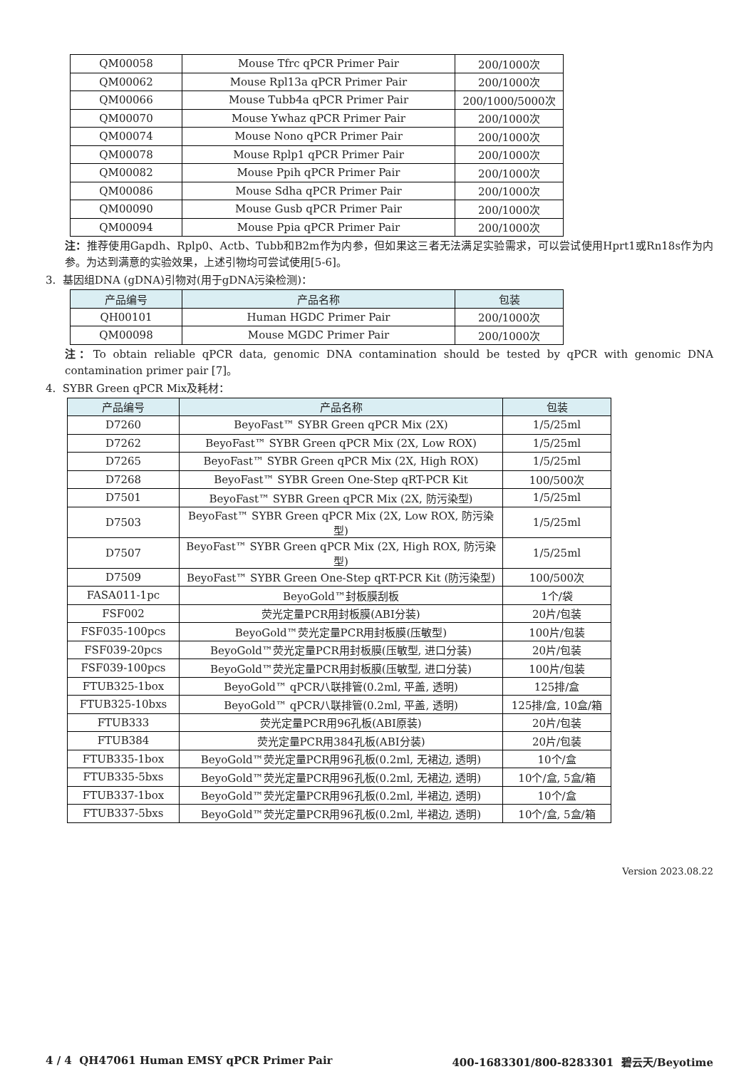| QM00058 | Mouse Tfrc qPCR Primer Pair | 200/1000次 |
| QM00062 | Mouse Rpl13a qPCR Primer Pair | 200/1000次 |
| QM00066 | Mouse Tubb4a qPCR Primer Pair | 200/1000/5000次 |
| QM00070 | Mouse Ywhaz qPCR Primer Pair | 200/1000次 |
| QM00074 | Mouse Nono qPCR Primer Pair | 200/1000次 |
| QM00078 | Mouse Rplp1 qPCR Primer Pair | 200/1000次 |
| QM00082 | Mouse Ppih qPCR Primer Pair | 200/1000次 |
| QM00086 | Mouse Sdha qPCR Primer Pair | 200/1000次 |
| QM00090 | Mouse Gusb qPCR Primer Pair | 200/1000次 |
| QM00094 | Mouse Ppia qPCR Primer Pair | 200/1000次 |
注：推荐使用Gapdh、Rplp0、Actb、Tubb和B2m作为内参，但如果这三者无法满足实验需求，可以尝试使用Hprt1或Rn18s作为内参。为达到满意的实验效果，上述引物均可尝试使用[5-6]。
3. 基因组DNA (gDNA)引物对(用于gDNA污染检测)：
| 产品编号 | 产品名称 | 包装 |
| --- | --- | --- |
| QH00101 | Human HGDC Primer Pair | 200/1000次 |
| QM00098 | Mouse MGDC Primer Pair | 200/1000次 |
注：To obtain reliable qPCR data, genomic DNA contamination should be tested by qPCR with genomic DNA contamination primer pair [7]。
4. SYBR Green qPCR Mix及耗材：
| 产品编号 | 产品名称 | 包装 |
| --- | --- | --- |
| D7260 | BeyoFast™ SYBR Green qPCR Mix (2X) | 1/5/25ml |
| D7262 | BeyoFast™ SYBR Green qPCR Mix (2X, Low ROX) | 1/5/25ml |
| D7265 | BeyoFast™ SYBR Green qPCR Mix (2X, High ROX) | 1/5/25ml |
| D7268 | BeyoFast™ SYBR Green One-Step qRT-PCR Kit | 100/500次 |
| D7501 | BeyoFast™ SYBR Green qPCR Mix (2X, 防污染型) | 1/5/25ml |
| D7503 | BeyoFast™ SYBR Green qPCR Mix (2X, Low ROX, 防污染型) | 1/5/25ml |
| D7507 | BeyoFast™ SYBR Green qPCR Mix (2X, High ROX, 防污染型) | 1/5/25ml |
| D7509 | BeyoFast™ SYBR Green One-Step qRT-PCR Kit (防污染型) | 100/500次 |
| FASA011-1pc | BeyoGold™封板膜刮板 | 1个/袋 |
| FSF002 | 荧光定量PCR用封板膜(ABI分装) | 20片/包装 |
| FSF035-100pcs | BeyoGold™荧光定量PCR用封板膜(压敏型) | 100片/包装 |
| FSF039-20pcs | BeyoGold™荧光定量PCR用封板膜(压敏型, 进口分装) | 20片/包装 |
| FSF039-100pcs | BeyoGold™荧光定量PCR用封板膜(压敏型, 进口分装) | 100片/包装 |
| FTUB325-1box | BeyoGold™ qPCR八联排管(0.2ml, 平盖, 透明) | 125排/盒 |
| FTUB325-10bxs | BeyoGold™ qPCR八联排管(0.2ml, 平盖, 透明) | 125排/盒, 10盒/箱 |
| FTUB333 | 荧光定量PCR用96孔板(ABI原装) | 20片/包装 |
| FTUB384 | 荧光定量PCR用384孔板(ABI分装) | 20片/包装 |
| FTUB335-1box | BeyoGold™荧光定量PCR用96孔板(0.2ml, 无裙边, 透明) | 10个/盒 |
| FTUB335-5bxs | BeyoGold™荧光定量PCR用96孔板(0.2ml, 无裙边, 透明) | 10个/盒, 5盒/箱 |
| FTUB337-1box | BeyoGold™荧光定量PCR用96孔板(0.2ml, 半裙边, 透明) | 10个/盒 |
| FTUB337-5bxs | BeyoGold™荧光定量PCR用96孔板(0.2ml, 半裙边, 透明) | 10个/盒, 5盒/箱 |
Version 2023.08.22
4 / 4 QH47061 Human EMSY qPCR Primer Pair 400-1683301/800-8283301 碧云天/Beyotime